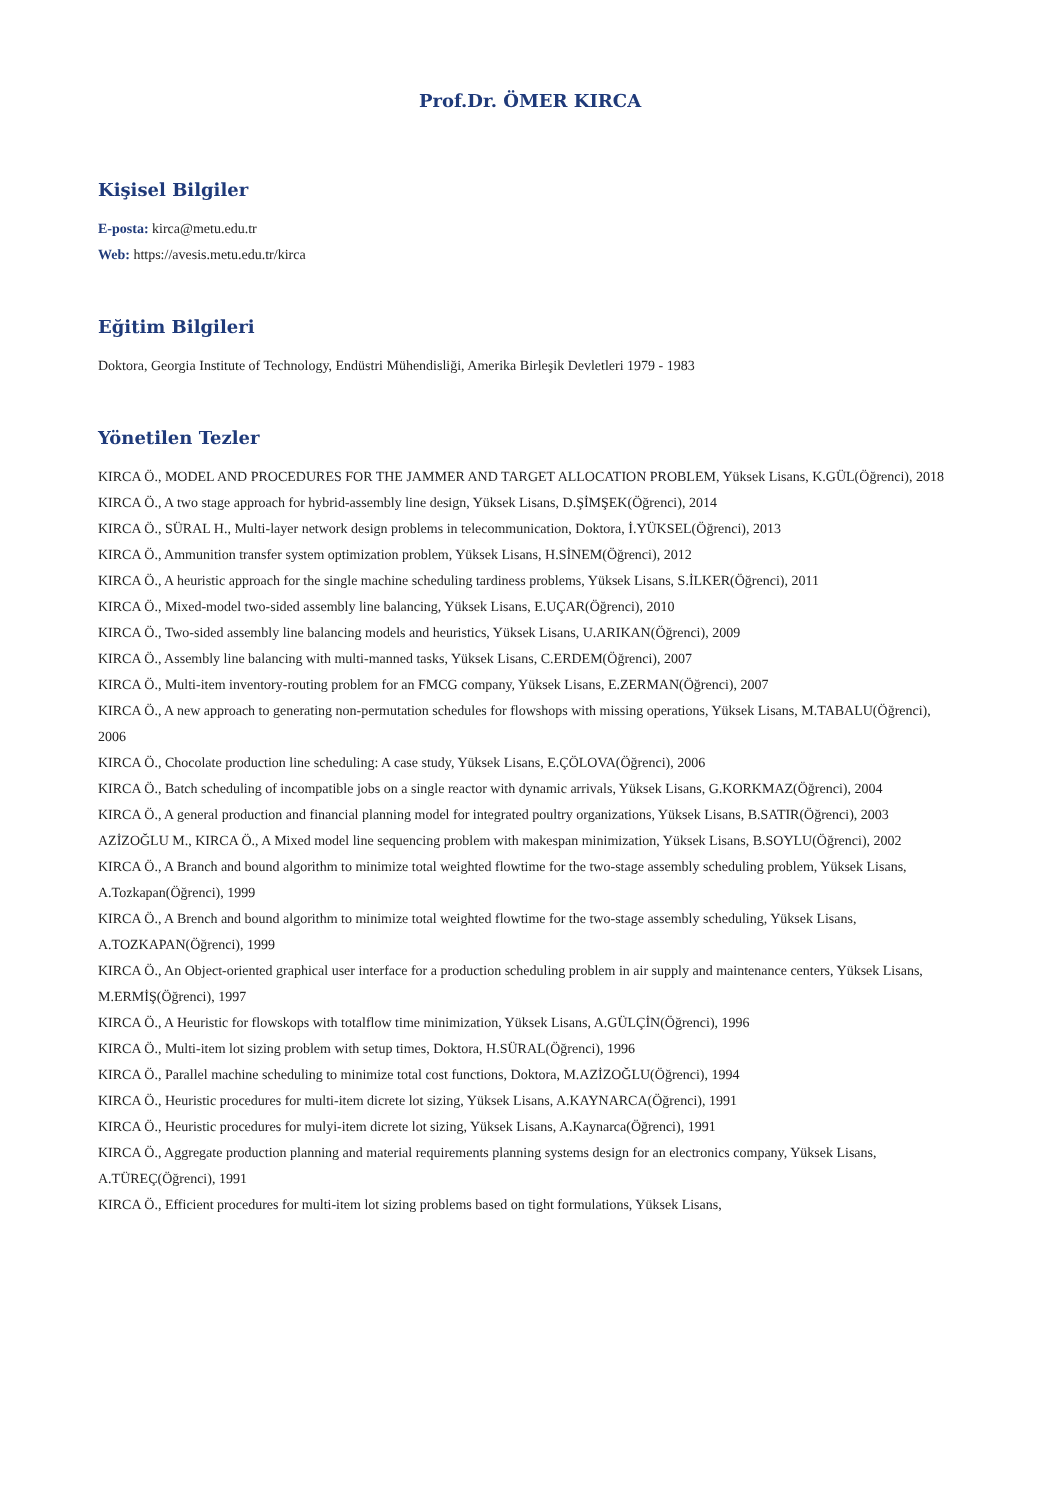Prof.Dr. ÖMER KIRCA
Kişisel Bilgiler
E-posta: kirca@metu.edu.tr
Web: https://avesis.metu.edu.tr/kirca
Eğitim Bilgileri
Doktora, Georgia Institute of Technology, Endüstri Mühendisliği, Amerika Birleşik Devletleri 1979 - 1983
Yönetilen Tezler
KIRCA Ö., MODEL AND PROCEDURES FOR THE JAMMER AND TARGET ALLOCATION PROBLEM, Yüksek Lisans, K.GÜL(Öğrenci), 2018
KIRCA Ö., A two stage approach for hybrid-assembly line design, Yüksek Lisans, D.ŞİMŞEK(Öğrenci), 2014
KIRCA Ö., SÜRAL H., Multi-layer network design problems in telecommunication, Doktora, İ.YÜKSEL(Öğrenci), 2013
KIRCA Ö., Ammunition transfer system optimization problem, Yüksek Lisans, H.SİNEM(Öğrenci), 2012
KIRCA Ö., A heuristic approach for the single machine scheduling tardiness problems, Yüksek Lisans, S.İLKER(Öğrenci), 2011
KIRCA Ö., Mixed-model two-sided assembly line balancing, Yüksek Lisans, E.UÇAR(Öğrenci), 2010
KIRCA Ö., Two-sided assembly line balancing models and heuristics, Yüksek Lisans, U.ARIKAN(Öğrenci), 2009
KIRCA Ö., Assembly line balancing with multi-manned tasks, Yüksek Lisans, C.ERDEM(Öğrenci), 2007
KIRCA Ö., Multi-item inventory-routing problem for an FMCG company, Yüksek Lisans, E.ZERMAN(Öğrenci), 2007
KIRCA Ö., A new approach to generating non-permutation schedules for flowshops with missing operations, Yüksek Lisans, M.TABALU(Öğrenci), 2006
KIRCA Ö., Chocolate production line scheduling: A case study, Yüksek Lisans, E.ÇÖLOVA(Öğrenci), 2006
KIRCA Ö., Batch scheduling of incompatible jobs on a single reactor with dynamic arrivals, Yüksek Lisans, G.KORKMAZ(Öğrenci), 2004
KIRCA Ö., A general production and financial planning model for integrated poultry organizations, Yüksek Lisans, B.SATIR(Öğrenci), 2003
AZİZOĞLU M., KIRCA Ö., A Mixed model line sequencing problem with makespan minimization, Yüksek Lisans, B.SOYLU(Öğrenci), 2002
KIRCA Ö., A Branch and bound algorithm to minimize total weighted flowtime for the two-stage assembly scheduling problem, Yüksek Lisans, A.Tozkapan(Öğrenci), 1999
KIRCA Ö., A Brench and bound algorithm to minimize total weighted flowtime for the two-stage assembly scheduling, Yüksek Lisans, A.TOZKAPAN(Öğrenci), 1999
KIRCA Ö., An Object-oriented graphical user interface for a production scheduling problem in air supply and maintenance centers, Yüksek Lisans, M.ERMİŞ(Öğrenci), 1997
KIRCA Ö., A Heuristic for flowskops with totalflow time minimization, Yüksek Lisans, A.GÜLÇİN(Öğrenci), 1996
KIRCA Ö., Multi-item lot sizing problem with setup times, Doktora, H.SÜRAL(Öğrenci), 1996
KIRCA Ö., Parallel machine scheduling to minimize total cost functions, Doktora, M.AZİZOĞLU(Öğrenci), 1994
KIRCA Ö., Heuristic procedures for multi-item dicrete lot sizing, Yüksek Lisans, A.KAYNARCA(Öğrenci), 1991
KIRCA Ö., Heuristic procedures for mulyi-item dicrete lot sizing, Yüksek Lisans, A.Kaynarca(Öğrenci), 1991
KIRCA Ö., Aggregate production planning and material requirements planning systems design for an electronics company, Yüksek Lisans, A.TÜREÇ(Öğrenci), 1991
KIRCA Ö., Efficient procedures for multi-item lot sizing problems based on tight formulations, Yüksek Lisans,